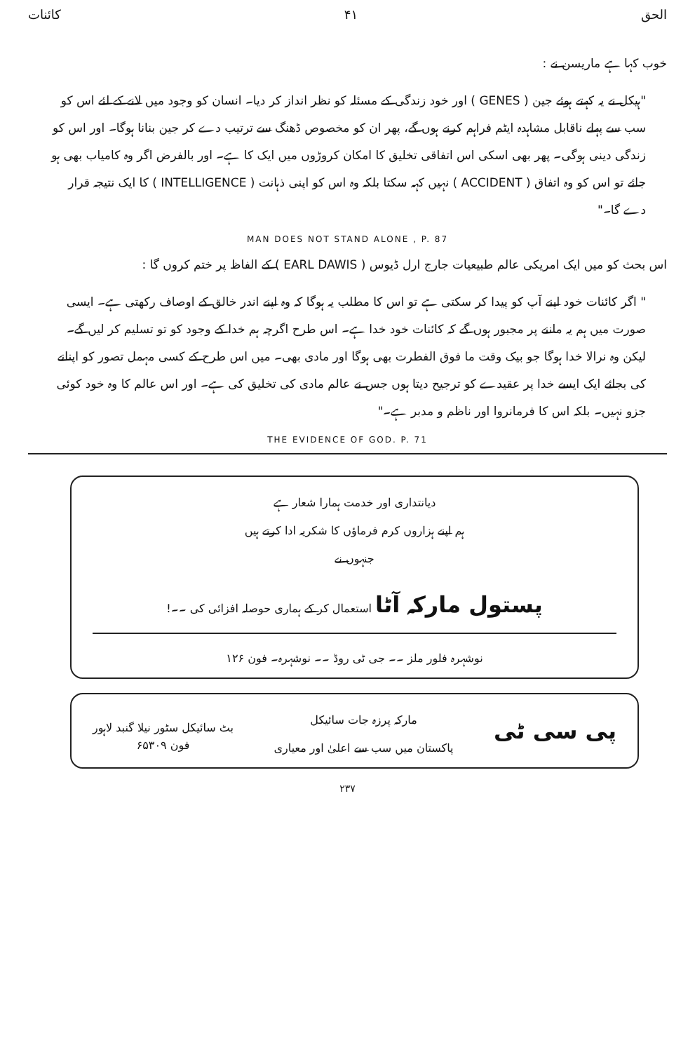الحق ۴۱ کائنات
خوب کہا ہے ماریسن نے :
"ہیکل نے یہ کہتے ہوئے جین ( GENES ) اور خود زندگی کے مسئلہ کو نظر انداز کر دیا۔ انسان کو وجود میں لانے کے لئے اس کو سب سے پہلے ناقابل مشاہدہ ایٹم فراہم کرنے ہوں گے، پھر ان کو مخصوص ڈھنگ سے ترتیب دے کر جین بنانا ہوگا۔ اور اس کو زندگی دینی ہوگی۔ پھر بھی اسکی اس اتفاقی تخلیق کا امکان کروڑوں میں ایک کا ہے۔ اور بالفرض اگر وہ کامیاب بھی ہو جائے تو اس کو وہ اتفاق ( ACCIDENT ) نہیں کہہ سکتا بلکہ وہ اس کو اپنی ذہانت ( INTELLIGENCE ) کا ایک نتیجہ قرار دے گا۔"
MAN DOES NOT STAND ALONE , P. 87
اس بحث کو میں ایک امریکی عالم طبیعیات جارج ارل ڈیوس ( EARL DAWIS ) کے الفاظ پر ختم کروں گا :
" اگر کائنات خود اپنے آپ کو پیدا کر سکتی ہے تو اس کا مطلب یہ ہوگا کہ وہ اپنے اندر خالق کے اوصاف رکھتی ہے۔ ایسی صورت میں ہم یہ ماننے پر مجبور ہوں گے کہ کائنات خود خدا ہے۔ اس طرح اگرچہ ہم خدا کے وجود کو تو تسلیم کر لیں گے۔ لیکن وہ نرالا خدا ہوگا جو بیک وقت ما فوق الفطرت بھی ہوگا اور مادی بھی۔ میں اس طرح کے کسی مہمل تصور کو اپنانے کی بجائے ایک ایسے خدا پر عقیدے کو ترجیح دیتا ہوں جس نے عالم مادی کی تخلیق کی ہے۔ اور اس عالم کا وہ خود کوئی جزو نہیں۔ بلکہ اس کا فرمانروا اور ناظم و مدبر ہے۔"
THE EVIDENCE OF GOD. P. 71
دیانتداری اور خدمت ہمارا شعار ہے
ہم اپنے ہزاروں کرم فرماؤں کا شکریہ ادا کرتے ہیں
جنہوں نے
پستول مارکہ آٹا استعمال کر کے ہماری حوصلہ افزائی کی ۔۔!
نوشہرہ فلور ملز ۔۔ جی ٹی روڈ ۔۔ نوشہرہ۔ فون ۱۲۶
پی سی ٹی مارکہ پرزہ جات سائیکل
پاکستان میں سب سے اعلیٰ اور معیاری بٹ سائیکل سٹور نیلا گنبد لاہور
فون ۶۵۳۰۹
۲۳۷